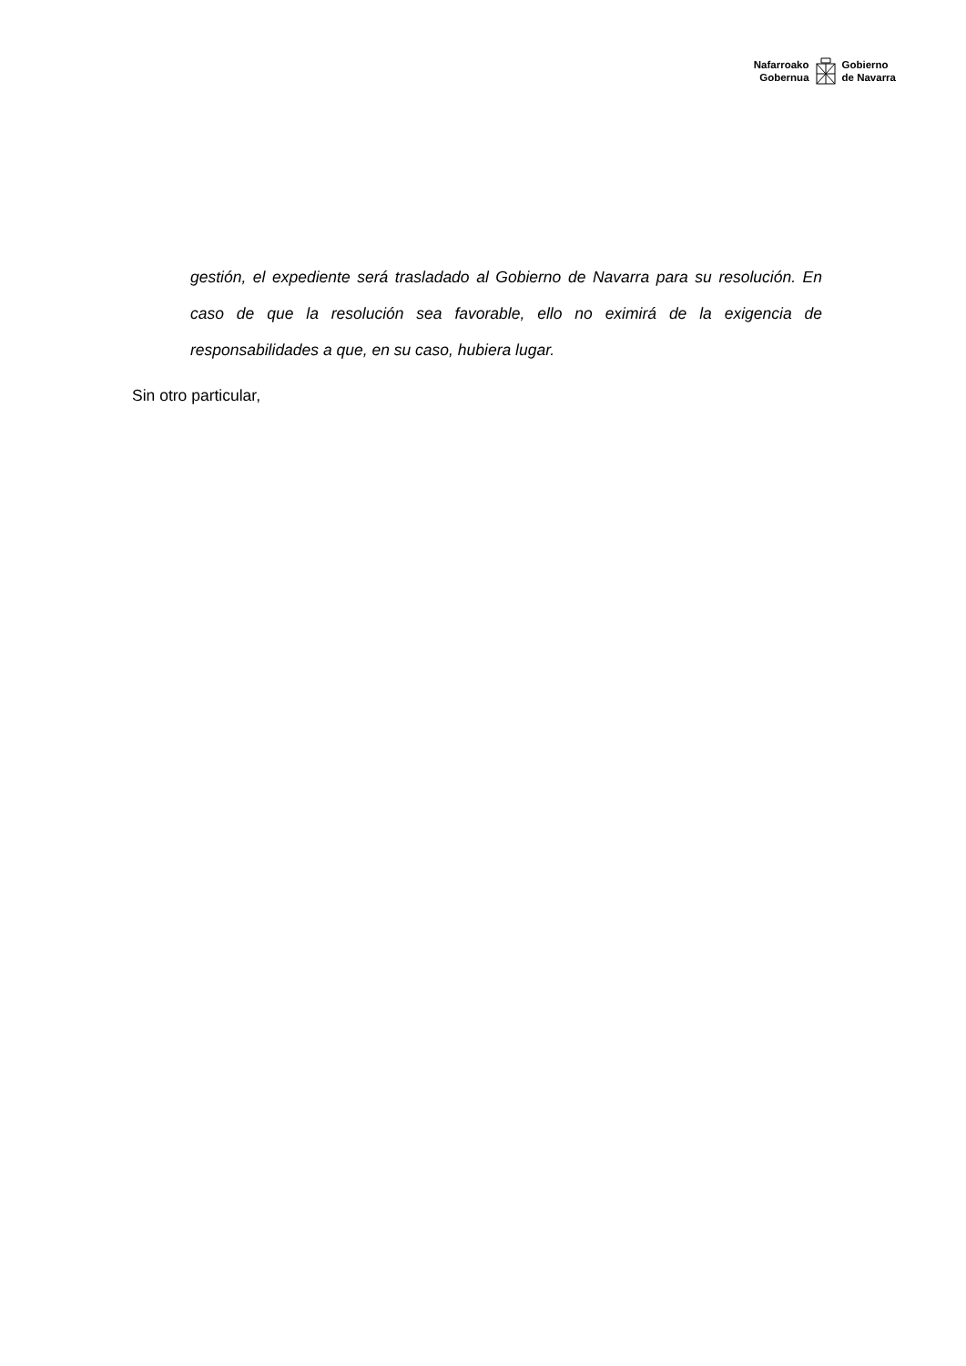Nafarroako
Gobernua
Gobierno
de Navarra
gestión, el expediente será trasladado al Gobierno de Navarra para su resolución. En caso de que la resolución sea favorable, ello no eximirá de la exigencia de responsabilidades a que, en su caso, hubiera lugar.
Sin otro particular,